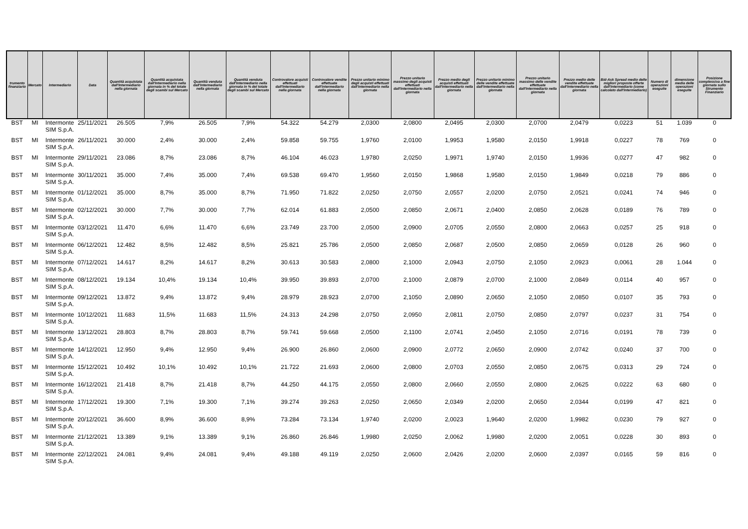| trumento finanziario | Mercato | Intermediario | Data | Quantità acquistata dall'Intermediario nella giornata | Quantità acquistata dall'Intermediario nella giornata in % del totale degli scambi sul Mercato | Quantità venduta dall'Intermediario nella giornata | Quantità venduta dall'Intermediario nella giornata in % del totale degli scambi sul Mercato | Controvalore acquisti effettuati dall'Intermediario nella giornata | Controvalore vendite effettuate dall'intermediario nella giornata | Prezzo unitario minimo degli acquisti effettuati dall'Intermediario nella giornata | Prezzo unitario massimo degli acquisti effettuati dall'Intermediario nella giornata | Prezzo medio degli acquisti effettuati dall'Intermediario nella giornata | Prezzo unitario minimo delle vendite effettuate dall'Intermediario nella giornata | Prezzo unitario massimo delle vendite effettuate dall'Intermediario nella giornata | Prezzo medio delle vendite effettuate dall'Intermediario nella giornata | Bid-Ask Spread medio delle migliori proposte offerte dall'Intermediario (come calcolato dall'Intermediario) | Numero di operazioni eseguite | dimensione media delle operazioni eseguite | Posizione complessiva a fine giornata sullo Strumento Finanziario |
| --- | --- | --- | --- | --- | --- | --- | --- | --- | --- | --- | --- | --- | --- | --- | --- | --- | --- | --- | --- |
| BST | MI | Intermonte SIM S.p.A. | 25/11/2021 | 26.505 | 7,9% | 26.505 | 7,9% | 54.322 | 54.279 | 2,0300 | 2,0800 | 2,0495 | 2,0300 | 2,0700 | 2,0479 | 0,0223 | 51 | 1.039 | 0 |
| BST | MI | Intermonte SIM S.p.A. | 26/11/2021 | 30.000 | 2,4% | 30.000 | 2,4% | 59.858 | 59.755 | 1,9760 | 2,0100 | 1,9953 | 1,9580 | 2,0150 | 1,9918 | 0,0227 | 78 | 769 | 0 |
| BST | MI | Intermonte SIM S.p.A. | 29/11/2021 | 23.086 | 8,7% | 23.086 | 8,7% | 46.104 | 46.023 | 1,9780 | 2,0250 | 1,9971 | 1,9740 | 2,0150 | 1,9936 | 0,0277 | 47 | 982 | 0 |
| BST | MI | Intermonte SIM S.p.A. | 30/11/2021 | 35.000 | 7,4% | 35.000 | 7,4% | 69.538 | 69.470 | 1,9560 | 2,0150 | 1,9868 | 1,9580 | 2,0150 | 1,9849 | 0,0218 | 79 | 886 | 0 |
| BST | MI | Intermonte SIM S.p.A. | 01/12/2021 | 35.000 | 8,7% | 35.000 | 8,7% | 71.950 | 71.822 | 2,0250 | 2,0750 | 2,0557 | 2,0200 | 2,0750 | 2,0521 | 0,0241 | 74 | 946 | 0 |
| BST | MI | Intermonte SIM S.p.A. | 02/12/2021 | 30.000 | 7,7% | 30.000 | 7,7% | 62.014 | 61.883 | 2,0500 | 2,0850 | 2,0671 | 2,0400 | 2,0850 | 2,0628 | 0,0189 | 76 | 789 | 0 |
| BST | MI | Intermonte SIM S.p.A. | 03/12/2021 | 11.470 | 6,6% | 11.470 | 6,6% | 23.749 | 23.700 | 2,0500 | 2,0900 | 2,0705 | 2,0550 | 2,0800 | 2,0663 | 0,0257 | 25 | 918 | 0 |
| BST | MI | Intermonte SIM S.p.A. | 06/12/2021 | 12.482 | 8,5% | 12.482 | 8,5% | 25.821 | 25.786 | 2,0500 | 2,0850 | 2,0687 | 2,0500 | 2,0850 | 2,0659 | 0,0128 | 26 | 960 | 0 |
| BST | MI | Intermonte SIM S.p.A. | 07/12/2021 | 14.617 | 8,2% | 14.617 | 8,2% | 30.613 | 30.583 | 2,0800 | 2,1000 | 2,0943 | 2,0750 | 2,1050 | 2,0923 | 0,0061 | 28 | 1.044 | 0 |
| BST | MI | Intermonte SIM S.p.A. | 08/12/2021 | 19.134 | 10,4% | 19.134 | 10,4% | 39.950 | 39.893 | 2,0700 | 2,1000 | 2,0879 | 2,0700 | 2,1000 | 2,0849 | 0,0114 | 40 | 957 | 0 |
| BST | MI | Intermonte SIM S.p.A. | 09/12/2021 | 13.872 | 9,4% | 13.872 | 9,4% | 28.979 | 28.923 | 2,0700 | 2,1050 | 2,0890 | 2,0650 | 2,1050 | 2,0850 | 0,0107 | 35 | 793 | 0 |
| BST | MI | Intermonte SIM S.p.A. | 10/12/2021 | 11.683 | 11,5% | 11.683 | 11,5% | 24.313 | 24.298 | 2,0750 | 2,0950 | 2,0811 | 2,0750 | 2,0850 | 2,0797 | 0,0237 | 31 | 754 | 0 |
| BST | MI | Intermonte SIM S.p.A. | 13/12/2021 | 28.803 | 8,7% | 28.803 | 8,7% | 59.741 | 59.668 | 2,0500 | 2,1100 | 2,0741 | 2,0450 | 2,1050 | 2,0716 | 0,0191 | 78 | 739 | 0 |
| BST | MI | Intermonte SIM S.p.A. | 14/12/2021 | 12.950 | 9,4% | 12.950 | 9,4% | 26.900 | 26.860 | 2,0600 | 2,0900 | 2,0772 | 2,0650 | 2,0900 | 2,0742 | 0,0240 | 37 | 700 | 0 |
| BST | MI | Intermonte SIM S.p.A. | 15/12/2021 | 10.492 | 10,1% | 10.492 | 10,1% | 21.722 | 21.693 | 2,0600 | 2,0800 | 2,0703 | 2,0550 | 2,0850 | 2,0675 | 0,0313 | 29 | 724 | 0 |
| BST | MI | Intermonte SIM S.p.A. | 16/12/2021 | 21.418 | 8,7% | 21.418 | 8,7% | 44.250 | 44.175 | 2,0550 | 2,0800 | 2,0660 | 2,0550 | 2,0800 | 2,0625 | 0,0222 | 63 | 680 | 0 |
| BST | MI | Intermonte SIM S.p.A. | 17/12/2021 | 19.300 | 7,1% | 19.300 | 7,1% | 39.274 | 39.263 | 2,0250 | 2,0650 | 2,0349 | 2,0200 | 2,0650 | 2,0344 | 0,0199 | 47 | 821 | 0 |
| BST | MI | Intermonte SIM S.p.A. | 20/12/2021 | 36.600 | 8,9% | 36.600 | 8,9% | 73.284 | 73.134 | 1,9740 | 2,0200 | 2,0023 | 1,9640 | 2,0200 | 1,9982 | 0,0230 | 79 | 927 | 0 |
| BST | MI | Intermonte SIM S.p.A. | 21/12/2021 | 13.389 | 9,1% | 13.389 | 9,1% | 26.860 | 26.846 | 1,9980 | 2,0250 | 2,0062 | 1,9980 | 2,0200 | 2,0051 | 0,0228 | 30 | 893 | 0 |
| BST | MI | Intermonte SIM S.p.A. | 22/12/2021 | 24.081 | 9,4% | 24.081 | 9,4% | 49.188 | 49.119 | 2,0250 | 2,0600 | 2,0426 | 2,0200 | 2,0600 | 2,0397 | 0,0165 | 59 | 816 | 0 |